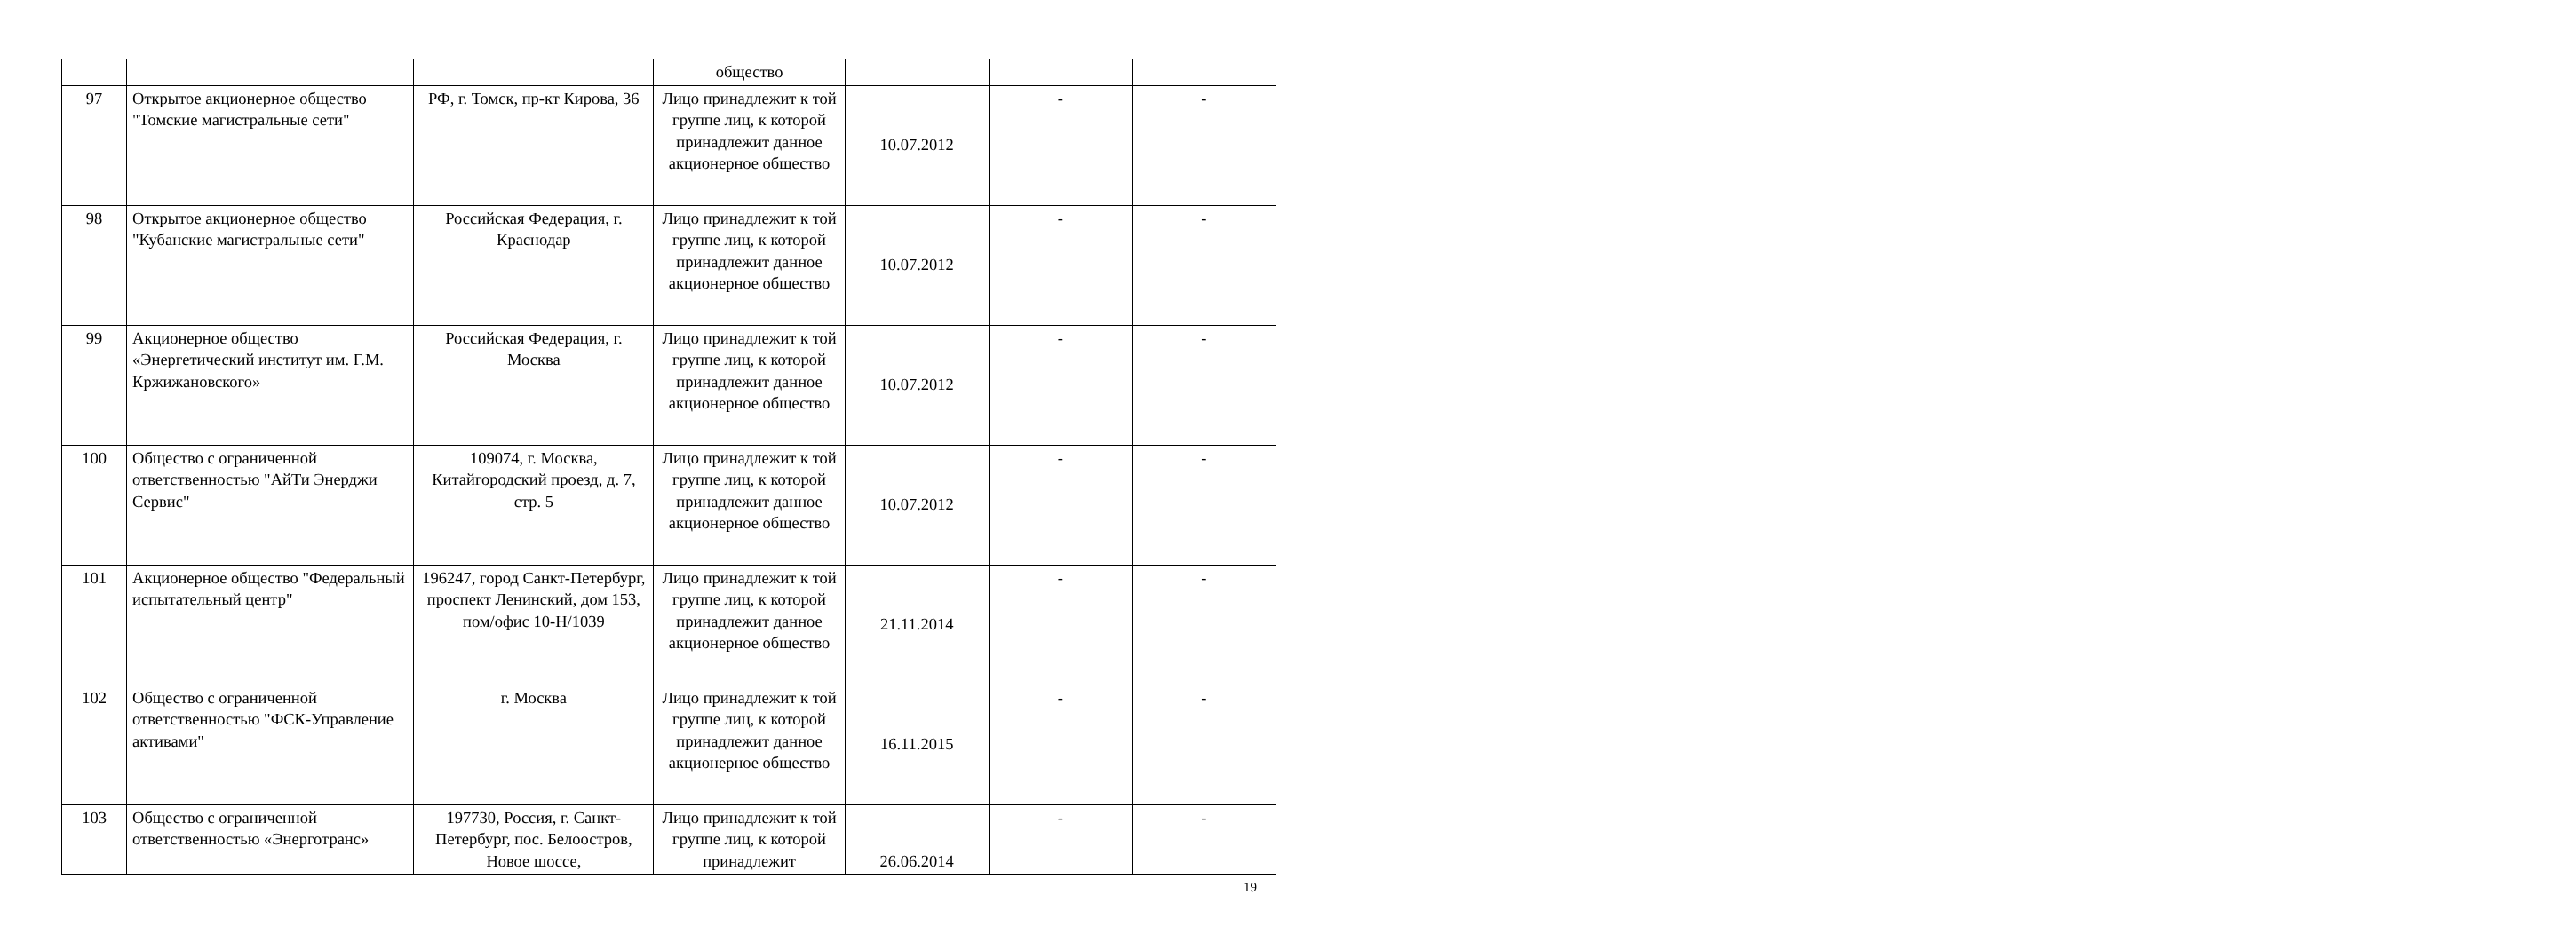| | | | общество | | | |
| 97 | Открытое акционерное общество "Томские магистральные сети" | РФ, г. Томск, пр-кт Кирова, 36 | Лицо принадлежит к той группе лиц, к которой принадлежит данное акционерное общество | 10.07.2012 | - | - |
| 98 | Открытое акционерное общество "Кубанские магистральные сети" | Российская Федерация, г. Краснодар | Лицо принадлежит к той группе лиц, к которой принадлежит данное акционерное общество | 10.07.2012 | - | - |
| 99 | Акционерное общество «Энергетический институт им. Г.М. Кржижановского» | Российская Федерация, г. Москва | Лицо принадлежит к той группе лиц, к которой принадлежит данное акционерное общество | 10.07.2012 | - | - |
| 100 | Общество с ограниченной ответственностью "АйТи Энерджи Сервис" | 109074, г. Москва, Китайгородский проезд, д. 7, стр. 5 | Лицо принадлежит к той группе лиц, к которой принадлежит данное акционерное общество | 10.07.2012 | - | - |
| 101 | Акционерное общество "Федеральный испытательный центр" | 196247, город Санкт-Петербург, проспект Ленинский, дом 153, пом/офис 10-Н/1039 | Лицо принадлежит к той группе лиц, к которой принадлежит данное акционерное общество | 21.11.2014 | - | - |
| 102 | Общество с ограниченной ответственностью "ФСК-Управление активами" | г. Москва | Лицо принадлежит к той группе лиц, к которой принадлежит данное акционерное общество | 16.11.2015 | - | - |
| 103 | Общество с ограниченной ответственностью «Энерготранс» | 197730, Россия, г. Санкт-Петербург, пос. Белоостров, Новое шоссе, | Лицо принадлежит к той группе лиц, к которой принадлежит | 26.06.2014 | - | - |
19